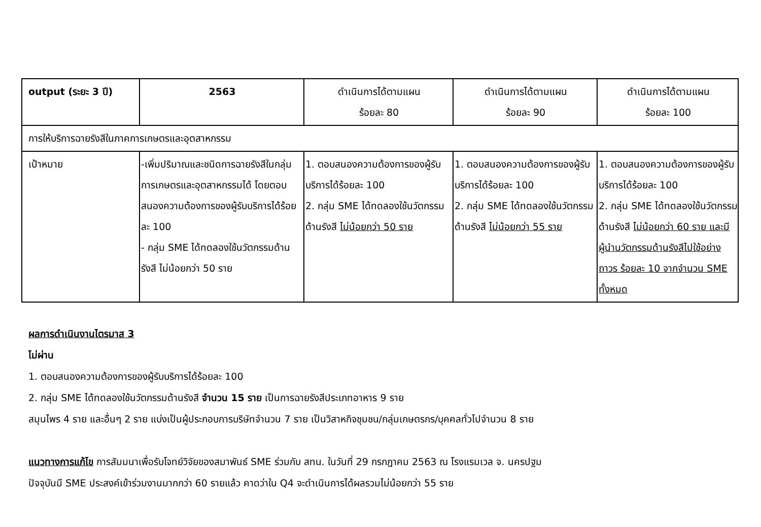| output (ระยะ 3 ปี) | 2563 | ดำเนินการได้ตามแผน ร้อยละ 80 | ดำเนินการได้ตามแผน ร้อยละ 90 | ดำเนินการได้ตามแผน ร้อยละ 100 |
| --- | --- | --- | --- | --- |
| การให้บริการฉายรังสีในภาคการเกษตรและอุตสาหกรรม | | | | |
| เป้าหมาย | -เพิ่มปริมาณและชนิดการฉายรังสีในกลุ่มการเกษตรและอุตสาหกรรมได้ โดยตอบสนองความต้องการของผู้รับบริการได้ร้อยละ 100 - กลุ่ม SME ได้ทดลองใช้นวัตกรรมด้านรังสี ไม่น้อยกว่า 50 ราย | 1. ตอบสนองความต้องการของผู้รับบริการได้ร้อยละ 100 2. กลุ่ม SME ได้ทดลองใช้นวัตกรรมด้านรังสี ไม่น้อยกว่า 50 ราย | 1. ตอบสนองความต้องการของผู้รับบริการได้ร้อยละ 100 2. กลุ่ม SME ได้ทดลองใช้นวัตกรรมด้านรังสี ไม่น้อยกว่า 55 ราย | 1. ตอบสนองความต้องการของผู้รับบริการได้ร้อยละ 100 2. กลุ่ม SME ได้ทดลองใช้นวัตกรรมด้านรังสี ไม่น้อยกว่า 60 ราย และมีผู้นำนวัตกรรมด้านรังสีไปใช้อย่างถาวร ร้อยละ 10 จากจำนวน SME ทั้งหมด |
ผลการดำเนินงานไตรมาส 3
ไม่ผ่าน
1. ตอบสนองความต้องการของผู้รับบริการได้ร้อยละ 100
2. กลุ่ม SME ได้ทดลองใช้นวัตกรรมด้านรังสี จำนวน 15 ราย เป็นการฉายรังสีประเภทอาหาร 9 ราย
สมุนไพร 4 ราย และอื่นๆ 2 ราย แบ่งเป็นผู้ประกอบการบริษัทจำนวน 7 ราย เป็นวิสาหกิจชุมชน/กลุ่มเกษตรกร/บุคคลทั่วไปจำนวน 8 ราย
แนวทางการแก้ไข การสัมมนาเพื่อรับโจทย์วิจัยของสมาพันธ์ SME ร่วมกับ สทน. ในวันที่ 29 กรกฎาคม 2563 ณ โรงแรมเวล จ. นครปฐม
ปัจจุบันมี SME ประสงค์เข้าร่วมงานมากกว่า 60 รายแล้ว คาดว่าใน Q4 จะดำเนินการได้ผลรวมไม่น้อยกว่า 55 ราย